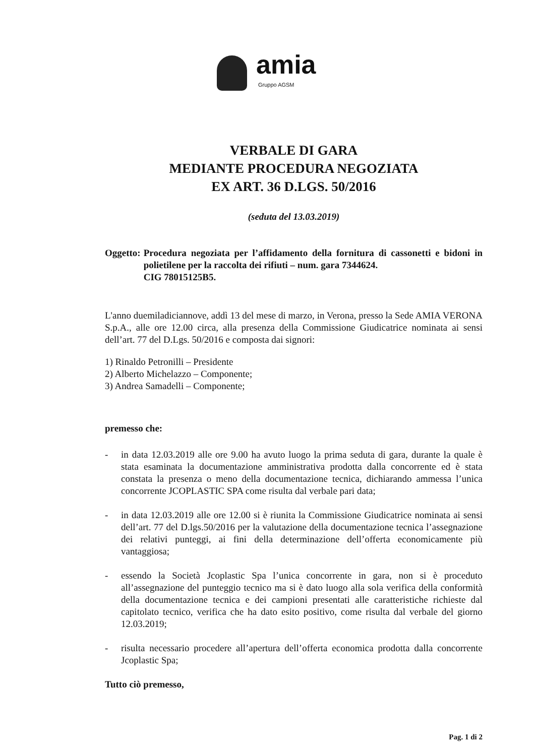amia
Gruppo AGSM
VERBALE DI GARA
MEDIANTE PROCEDURA NEGOZIATA
EX ART. 36 D.LGS. 50/2016
(seduta del 13.03.2019)
Oggetto: Procedura negoziata per l’affidamento della fornitura di cassonetti e bidoni in polietilene per la raccolta dei rifiuti – num. gara 7344624.
CIG 78015125B5.
L'anno duemiladiciannove, addì 13 del mese di marzo, in Verona, presso la Sede AMIA VERONA S.p.A., alle ore 12.00 circa, alla presenza della Commissione Giudicatrice nominata ai sensi dell’art. 77 del D.Lgs. 50/2016 e composta dai signori:
1) Rinaldo Petronilli – Presidente
2) Alberto Michelazzo – Componente;
3) Andrea Samadelli – Componente;
premesso che:
- in data 12.03.2019 alle ore 9.00 ha avuto luogo la prima seduta di gara, durante la quale è stata esaminata la documentazione amministrativa prodotta dalla concorrente ed è stata constata la presenza o meno della documentazione tecnica, dichiarando ammessa l’unica concorrente JCOPLASTIC SPA come risulta dal verbale pari data;
- in data 12.03.2019 alle ore 12.00 si è riunita la Commissione Giudicatrice nominata ai sensi dell’art. 77 del D.lgs.50/2016 per la valutazione della documentazione tecnica l’assegnazione dei relativi punteggi, ai fini della determinazione dell’offerta economicamente più vantaggiosa;
- essendo la Società Jcoplastic Spa l’unica concorrente in gara, non si è proceduto all’assegnazione del punteggio tecnico ma si è dato luogo alla sola verifica della conformità della documentazione tecnica e dei campioni presentati alle caratteristiche richieste dal capitolato tecnico, verifica che ha dato esito positivo, come risulta dal verbale del giorno 12.03.2019;
- risulta necessario procedere all’apertura dell’offerta economica prodotta dalla concorrente Jcoplastic Spa;
Tutto ciò premesso,
Pag. 1 di 2